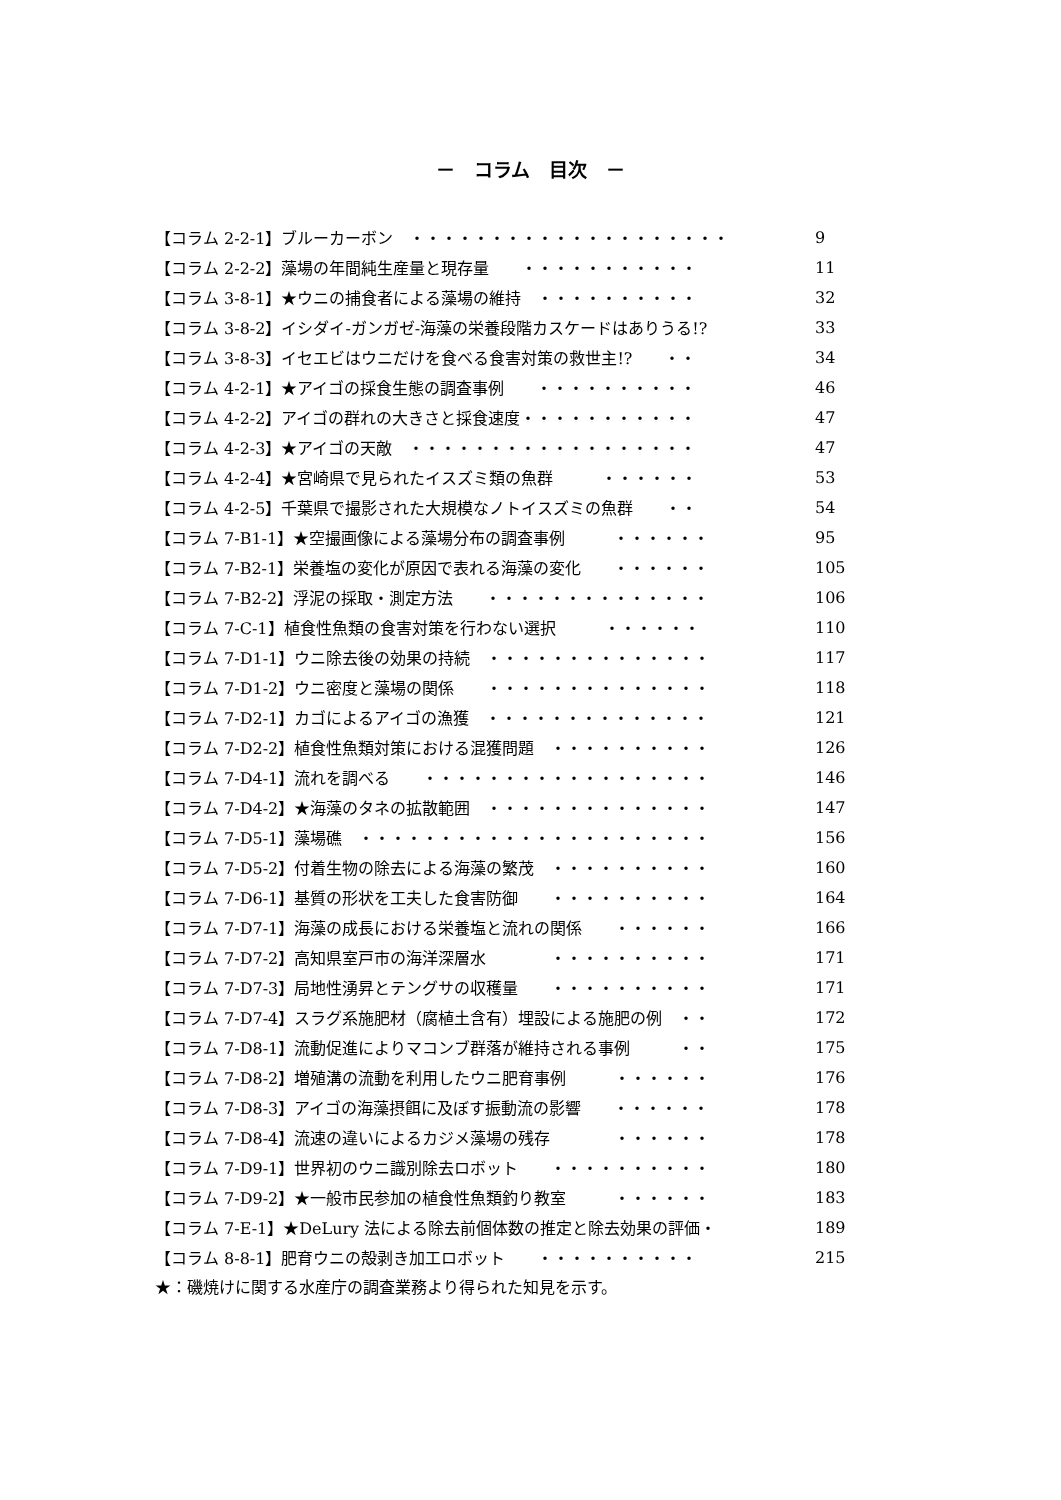－　コラム　目次　－
| 【コラム 2-2-1】ブルーカーボン ・・・・・・・・・・・・・・・・・・・・ | 9 |
| 【コラム 2-2-2】藻場の年間純生産量と現存量 ・・・・・・・・・・・ | 11 |
| 【コラム 3-8-1】★ウニの捕食者による藻場の維持 ・・・・・・・・・・ | 32 |
| 【コラム 3-8-2】イシダイ-ガンガゼ-海藻の栄養段階カスケードはありうる!? | 33 |
| 【コラム 3-8-3】イセエビはウニだけを食べる食害対策の救世主!? ・・ | 34 |
| 【コラム 4-2-1】★アイゴの採食生態の調査事例 ・・・・・・・・・・ | 46 |
| 【コラム 4-2-2】アイゴの群れの大きさと採食速度・・・・・・・・・・・ | 47 |
| 【コラム 4-2-3】★アイゴの天敵 ・・・・・・・・・・・・・・・・・・ | 47 |
| 【コラム 4-2-4】★宮崎県で見られたイスズミ類の魚群 ・・・・・・ | 53 |
| 【コラム 4-2-5】千葉県で撮影された大規模なノトイスズミの魚群 ・・ | 54 |
| 【コラム 7-B1-1】★空撮画像による藻場分布の調査事例 ・・・・・・ | 95 |
| 【コラム 7-B2-1】栄養塩の変化が原因で表れる海藻の変化 ・・・・・・ | 105 |
| 【コラム 7-B2-2】浮泥の採取・測定方法 ・・・・・・・・・・・・・・ | 106 |
| 【コラム 7-C-1】植食性魚類の食害対策を行わない選択 ・・・・・・ | 110 |
| 【コラム 7-D1-1】ウニ除去後の効果の持続 ・・・・・・・・・・・・・・ | 117 |
| 【コラム 7-D1-2】ウニ密度と藻場の関係 ・・・・・・・・・・・・・・ | 118 |
| 【コラム 7-D2-1】カゴによるアイゴの漁獲 ・・・・・・・・・・・・・・ | 121 |
| 【コラム 7-D2-2】植食性魚類対策における混獲問題 ・・・・・・・・・・ | 126 |
| 【コラム 7-D4-1】流れを調べる ・・・・・・・・・・・・・・・・・・ | 146 |
| 【コラム 7-D4-2】★海藻のタネの拡散範囲 ・・・・・・・・・・・・・・ | 147 |
| 【コラム 7-D5-1】藻場礁 ・・・・・・・・・・・・・・・・・・・・・・ | 156 |
| 【コラム 7-D5-2】付着生物の除去による海藻の繁茂 ・・・・・・・・・・ | 160 |
| 【コラム 7-D6-1】基質の形状を工夫した食害防御 ・・・・・・・・・・ | 164 |
| 【コラム 7-D7-1】海藻の成長における栄養塩と流れの関係 ・・・・・・ | 166 |
| 【コラム 7-D7-2】高知県室戸市の海洋深層水 ・・・・・・・・・・ | 171 |
| 【コラム 7-D7-3】局地性湧昇とテングサの収穫量 ・・・・・・・・・・ | 171 |
| 【コラム 7-D7-4】スラグ系施肥材（腐植土含有）埋設による施肥の例 ・・ | 172 |
| 【コラム 7-D8-1】流動促進によりマコンブ群落が維持される事例 ・・ | 175 |
| 【コラム 7-D8-2】増殖溝の流動を利用したウニ肥育事例 ・・・・・・ | 176 |
| 【コラム 7-D8-3】アイゴの海藻摂餌に及ぼす振動流の影響 ・・・・・・ | 178 |
| 【コラム 7-D8-4】流速の違いによるカジメ藻場の残存 ・・・・・・ | 178 |
| 【コラム 7-D9-1】世界初のウニ識別除去ロボット ・・・・・・・・・・ | 180 |
| 【コラム 7-D9-2】★一般市民参加の植食性魚類釣り教室 ・・・・・・ | 183 |
| 【コラム 7-E-1】★DeLury 法による除去前個体数の推定と除去効果の評価・ | 189 |
| 【コラム 8-8-1】肥育ウニの殻剥き加工ロボット ・・・・・・・・・・ | 215 |
★：磯焼けに関する水産庁の調査業務より得られた知見を示す。